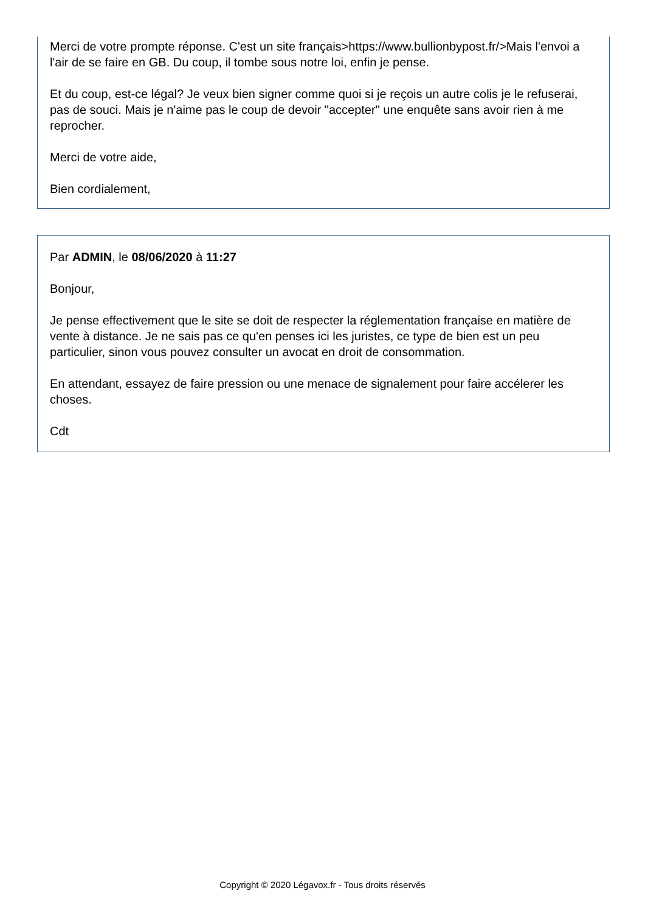Merci de votre prompte réponse. C'est un site français>https://www.bullionbypost.fr/>Mais l'envoi a l'air de se faire en GB. Du coup, il tombe sous notre loi, enfin je pense.
Et du coup, est-ce légal? Je veux bien signer comme quoi si je reçois un autre colis je le refuserai, pas de souci. Mais je n'aime pas le coup de devoir "accepter" une enquête sans avoir rien à me reprocher.
Merci de votre aide,
Bien cordialement,
Par ADMIN, le 08/06/2020 à 11:27
Bonjour,
Je pense effectivement que le site se doit de respecter la réglementation française en matière de vente à distance. Je ne sais pas ce qu'en penses ici les juristes, ce type de bien est un peu particulier, sinon vous pouvez consulter un avocat en droit de consommation.
En attendant, essayez de faire pression ou une menace de signalement pour faire accélerer les choses.
Cdt
Copyright © 2020 Légavox.fr - Tous droits réservés